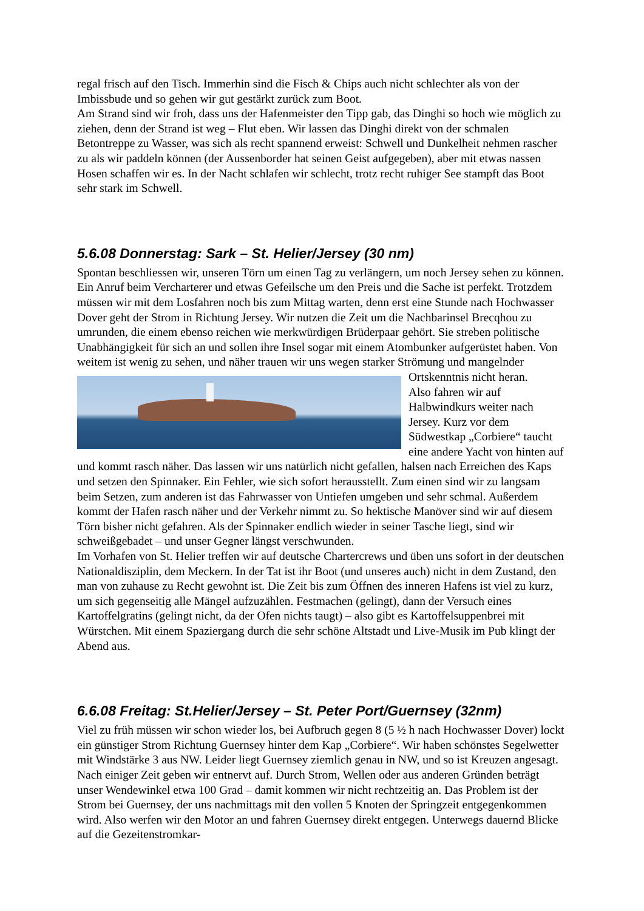regal frisch auf den Tisch. Immerhin sind die Fisch & Chips auch nicht schlechter als von der Imbissbude und so gehen wir gut gestärkt zurück zum Boot.
Am Strand sind wir froh, dass uns der Hafenmeister den Tipp gab, das Dinghi so hoch wie möglich zu ziehen, denn der Strand ist weg – Flut eben. Wir lassen das Dinghi direkt von der schmalen Betontreppe zu Wasser, was sich als recht spannend erweist: Schwell und Dunkelheit nehmen rascher zu als wir paddeln können (der Aussenborder hat seinen Geist aufgegeben), aber mit etwas nassen Hosen schaffen wir es. In der Nacht schlafen wir schlecht, trotz recht ruhiger See stampft das Boot sehr stark im Schwell.
5.6.08 Donnerstag: Sark – St. Helier/Jersey (30 nm)
Spontan beschliessen wir, unseren Törn um einen Tag zu verlängern, um noch Jersey sehen zu können. Ein Anruf beim Vercharterer und etwas Gefeilsche um den Preis und die Sache ist perfekt. Trotzdem müssen wir mit dem Losfahren noch bis zum Mittag warten, denn erst eine Stunde nach Hochwasser Dover geht der Strom in Richtung Jersey. Wir nutzen die Zeit um die Nachbarinsel Brecqhou zu umrunden, die einem ebenso reichen wie merkwürdigen Brüderpaar gehört. Sie streben politische Unabhängigkeit für sich an und sollen ihre Insel sogar mit einem Atombunker aufgerüstet haben. Von weitem ist wenig zu sehen, und näher trauen wir uns wegen starker Strömung und mangelnder Ortskenntnis nicht heran.
Also fahren wir auf Halbwindkurs weiter nach Jersey. Kurz vor dem Südwestkap „Corbiere“ taucht eine andere Yacht von hinten auf und kommt rasch näher. Das lassen wir uns natürlich nicht gefallen, halsen nach Erreichen des Kaps und setzen den Spinnaker. Ein Fehler, wie sich sofort herausstellt. Zum einen sind wir zu langsam beim Setzen, zum anderen ist das Fahrwasser von Untiefen umgeben und sehr schmal. Außerdem kommt der Hafen rasch näher und der Verkehr nimmt zu. So hektische Manöver sind wir auf diesem Törn bisher nicht gefahren. Als der Spinnaker endlich wieder in seiner Tasche liegt, sind wir schweißgebadet – und unser Gegner längst verschwunden.
Im Vorhafen von St. Helier treffen wir auf deutsche Chartercrews und üben uns sofort in der deutschen Nationaldisziplin, dem Meckern. In der Tat ist ihr Boot (und unseres auch) nicht in dem Zustand, den man von zuhause zu Recht gewohnt ist. Die Zeit bis zum Öffnen des inneren Hafens ist viel zu kurz, um sich gegenseitig alle Mängel aufzuzählen. Festmachen (gelingt), dann der Versuch eines Kartoffelgratins (gelingt nicht, da der Ofen nichts taugt) – also gibt es Kartoffelsuppenbrei mit Würstchen. Mit einem Spaziergang durch die sehr schöne Altstadt und Live-Musik im Pub klingt der Abend aus.
6.6.08 Freitag: St.Helier/Jersey – St. Peter Port/Guernsey (32nm)
Viel zu früh müssen wir schon wieder los, bei Aufbruch gegen 8 (5 ½ h nach Hochwasser Dover) lockt ein günstiger Strom Richtung Guernsey hinter dem Kap „Corbiere“. Wir haben schönstes Segelwetter mit Windstärke 3 aus NW. Leider liegt Guernsey ziemlich genau in NW, und so ist Kreuzen angesagt. Nach einiger Zeit geben wir entnervt auf. Durch Strom, Wellen oder aus anderen Gründen beträgt unser Wendewinkel etwa 100 Grad – damit kommen wir nicht rechtzeitig an. Das Problem ist der Strom bei Guernsey, der uns nachmittags mit den vollen 5 Knoten der Springzeit entgegenkommen wird. Also werfen wir den Motor an und fahren Guernsey direkt entgegen. Unterwegs dauernd Blicke auf die Gezeitenstromkar-